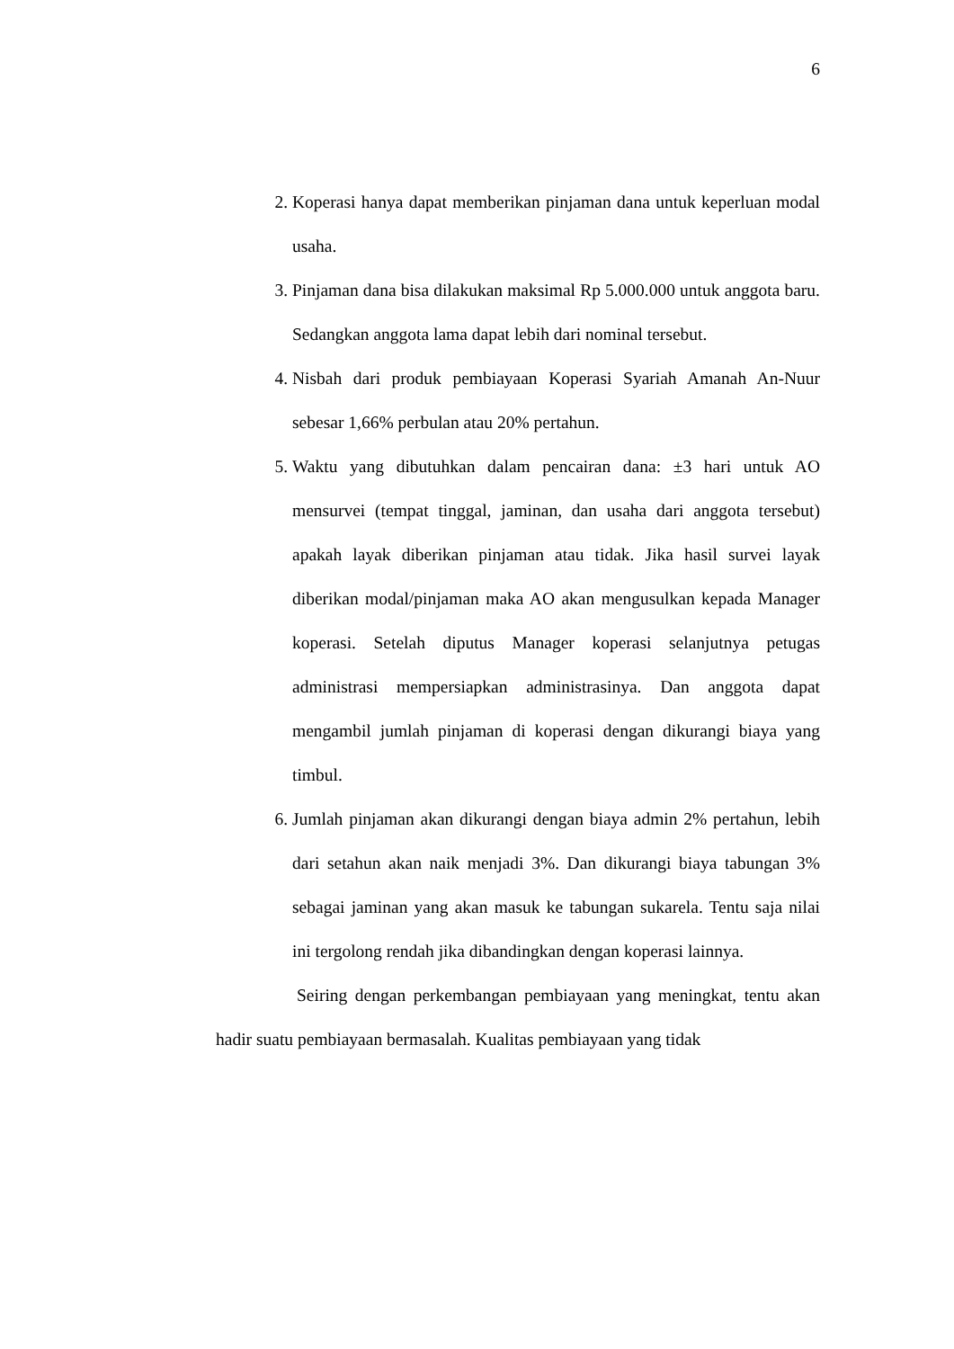6
2. Koperasi hanya dapat memberikan pinjaman dana untuk keperluan modal usaha.
3. Pinjaman dana bisa dilakukan maksimal Rp 5.000.000 untuk anggota baru. Sedangkan anggota lama dapat lebih dari nominal tersebut.
4. Nisbah dari produk pembiayaan Koperasi Syariah Amanah An-Nuur sebesar 1,66% perbulan atau 20% pertahun.
5. Waktu yang dibutuhkan dalam pencairan dana: ±3 hari untuk AO mensurvei (tempat tinggal, jaminan, dan usaha dari anggota tersebut) apakah layak diberikan pinjaman atau tidak. Jika hasil survei layak diberikan modal/pinjaman maka AO akan mengusulkan kepada Manager koperasi. Setelah diputus Manager koperasi selanjutnya petugas administrasi mempersiapkan administrasinya. Dan anggota dapat mengambil jumlah pinjaman di koperasi dengan dikurangi biaya yang timbul.
6. Jumlah pinjaman akan dikurangi dengan biaya admin 2% pertahun, lebih dari setahun akan naik menjadi 3%. Dan dikurangi biaya tabungan 3% sebagai jaminan yang akan masuk ke tabungan sukarela. Tentu saja nilai ini tergolong rendah jika dibandingkan dengan koperasi lainnya.
Seiring dengan perkembangan pembiayaan yang meningkat, tentu akan hadir suatu pembiayaan bermasalah. Kualitas pembiayaan yang tidak